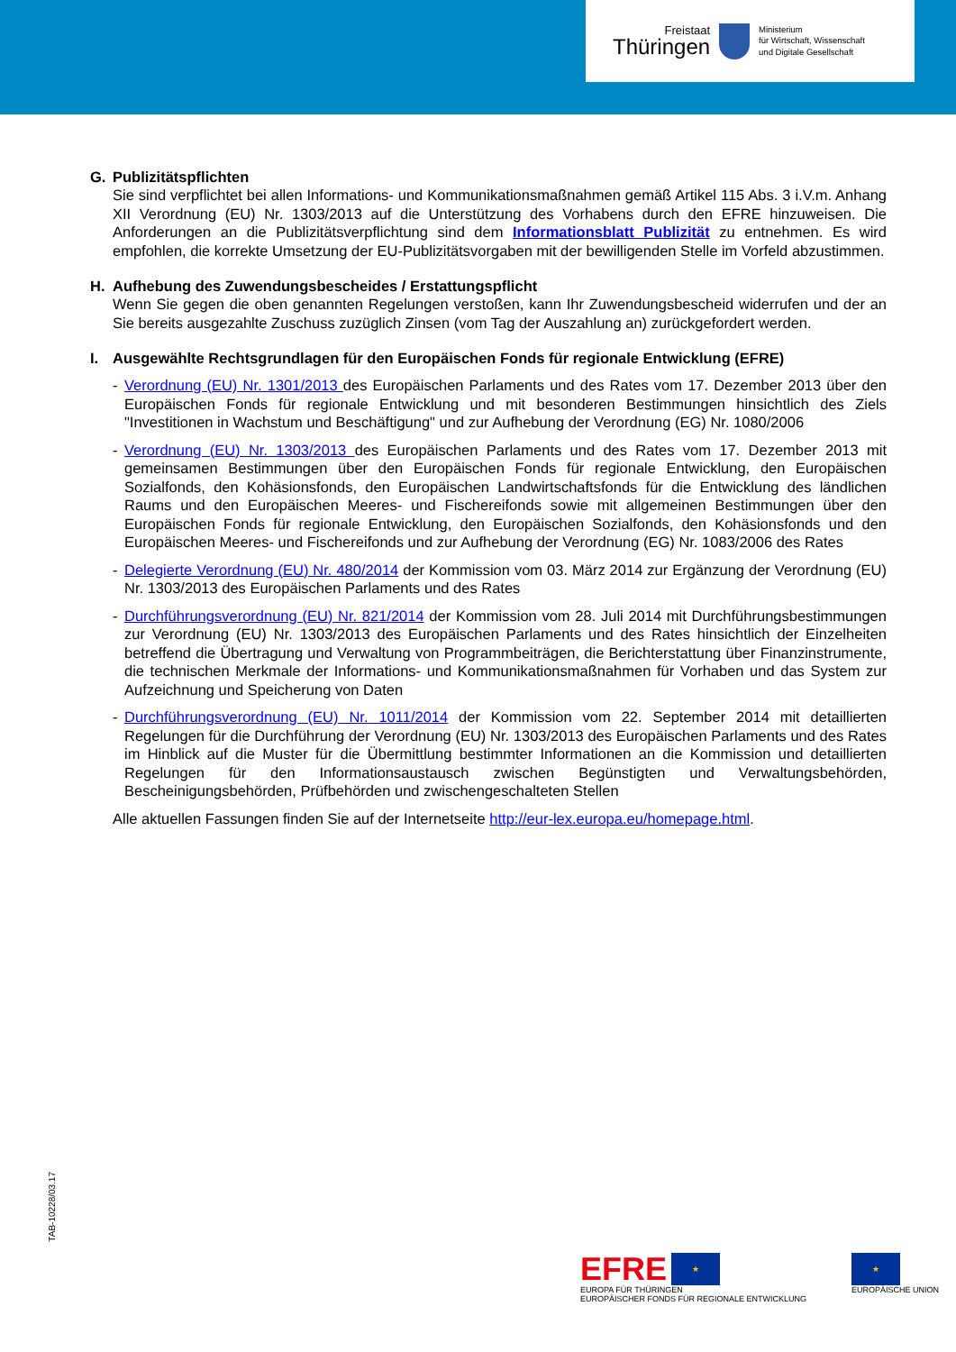Freistaat
Thüringen
Ministerium
für Wirtschaft, Wissenschaft
und Digitale Gesellschaft
G. Publizitätspflichten
Sie sind verpflichtet bei allen Informations- und Kommunikationsmaßnahmen gemäß Artikel 115 Abs. 3 i.V.m. Anhang XII Verordnung (EU) Nr. 1303/2013 auf die Unterstützung des Vorhabens durch den EFRE hinzuweisen. Die Anforderungen an die Publizitätsverpflichtung sind dem Informationsblatt Publizität zu entnehmen. Es wird empfohlen, die korrekte Umsetzung der EU-Publizitätsvorgaben mit der bewilligenden Stelle im Vorfeld abzustimmen.
H. Aufhebung des Zuwendungsbescheides / Erstattungspflicht
Wenn Sie gegen die oben genannten Regelungen verstoßen, kann Ihr Zuwendungsbescheid widerrufen und der an Sie bereits ausgezahlte Zuschuss zuzüglich Zinsen (vom Tag der Auszahlung an) zurückgefordert werden.
I. Ausgewählte Rechtsgrundlagen für den Europäischen Fonds für regionale Entwicklung (EFRE)
- Verordnung (EU) Nr. 1301/2013 des Europäischen Parlaments und des Rates vom 17. Dezember 2013 über den Europäischen Fonds für regionale Entwicklung und mit besonderen Bestimmungen hinsichtlich des Ziels "Investitionen in Wachstum und Beschäftigung" und zur Aufhebung der Verordnung (EG) Nr. 1080/2006
- Verordnung (EU) Nr. 1303/2013 des Europäischen Parlaments und des Rates vom 17. Dezember 2013 mit gemeinsamen Bestimmungen über den Europäischen Fonds für regionale Entwicklung, den Europäischen Sozialfonds, den Kohäsionsfonds, den Europäischen Landwirtschaftsfonds für die Entwicklung des ländlichen Raums und den Europäischen Meeres- und Fischereifonds sowie mit allgemeinen Bestimmungen über den Europäischen Fonds für regionale Entwicklung, den Europäischen Sozialfonds, den Kohäsionsfonds und den Europäischen Meeres- und Fischereifonds und zur Aufhebung der Verordnung (EG) Nr. 1083/2006 des Rates
- Delegierte Verordnung (EU) Nr. 480/2014 der Kommission vom 03. März 2014 zur Ergänzung der Verordnung (EU) Nr. 1303/2013 des Europäischen Parlaments und des Rates
- Durchführungsverordnung (EU) Nr. 821/2014 der Kommission vom 28. Juli 2014 mit Durchführungs­bestimmungen zur Verordnung (EU) Nr. 1303/2013 des Europäischen Parlaments und des Rates hinsichtlich der Einzelheiten betreffend die Übertragung und Verwaltung von Programmbeiträgen, die Berichterstattung über Finanzinstrumente, die technischen Merkmale der Informations- und Kommunikationsmaßnahmen für Vorhaben und das System zur Aufzeichnung und Speicherung von Daten
- Durchführungsverordnung (EU) Nr. 1011/2014 der Kommission vom 22. September 2014 mit detaillierten Regelungen für die Durchführung der Verordnung (EU) Nr. 1303/2013 des Europäischen Parlaments und des Rates im Hinblick auf die Muster für die Übermittlung bestimmter Informationen an die Kommission und detaillierten Regelungen für den Informationsaustausch zwischen Begünstigten und Verwaltungs­behörden, Bescheinigungsbehörden, Prüfbehörden und zwischengeschalteten Stellen
Alle aktuellen Fassungen finden Sie auf der Internetseite http://eur-lex.europa.eu/homepage.html.
TAB-10228/03.17
EFRE ★
EUROPA FÜR THÜRINGEN
EUROPÄISCHER FONDS FÜR REGIONALE ENTWICKLUNG
★
EUROPÄISCHE UNION